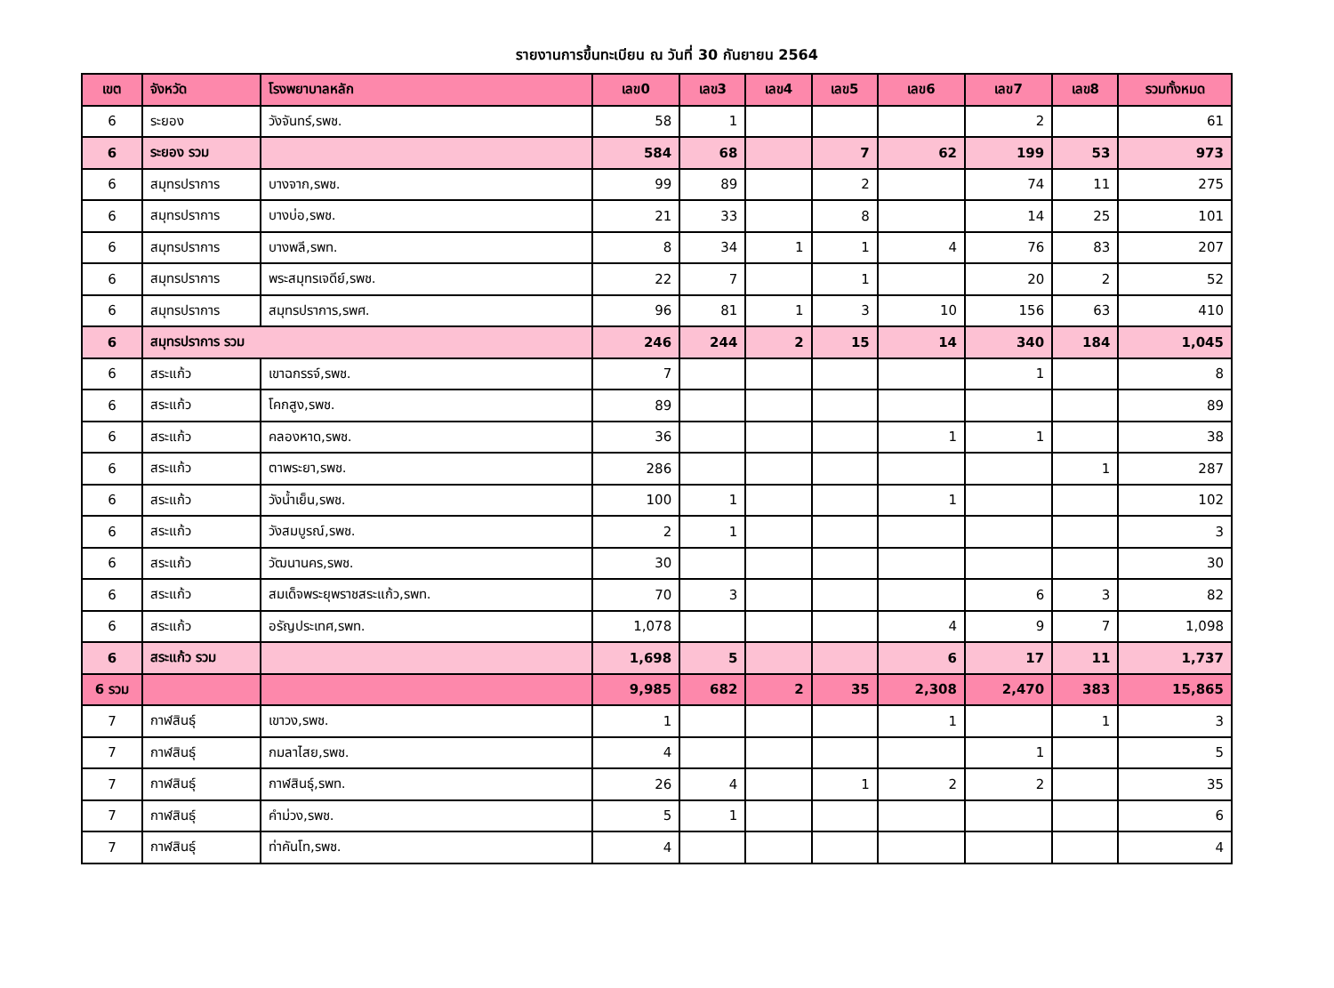รายงานการขึ้นทะเบียน ณ วันที่ 30 กันยายน 2564
| เขต | จังหวัด | โรงพยาบาลหลัก | เลข0 | เลข3 | เลข4 | เลข5 | เลข6 | เลข7 | เลข8 | รวมทั้งหมด |
| --- | --- | --- | --- | --- | --- | --- | --- | --- | --- | --- |
| 6 | ระยอง | วังจันทร์,รพช. | 58 | 1 | | | | 2 | | 61 |
| 6 | ระยอง รวม | | 584 | 68 | | 7 | 62 | 199 | 53 | 973 |
| 6 | สมุทรปราการ | บางจาก,รพช. | 99 | 89 | | 2 | | 74 | 11 | 275 |
| 6 | สมุทรปราการ | บางบ่อ,รพช. | 21 | 33 | | 8 | | 14 | 25 | 101 |
| 6 | สมุทรปราการ | บางพลี,รพท. | 8 | 34 | 1 | 1 | 4 | 76 | 83 | 207 |
| 6 | สมุทรปราการ | พระสมุทรเจดีย์,รพช. | 22 | 7 | | 1 | | 20 | 2 | 52 |
| 6 | สมุทรปราการ | สมุทรปราการ,รพศ. | 96 | 81 | 1 | 3 | 10 | 156 | 63 | 410 |
| 6 | สมุทรปราการ รวม | | 246 | 244 | 2 | 15 | 14 | 340 | 184 | 1,045 |
| 6 | สระแก้ว | เขาฉกรรจ์,รพช. | 7 | | | | | 1 | | 8 |
| 6 | สระแก้ว | โคกสูง,รพช. | 89 | | | | | | | 89 |
| 6 | สระแก้ว | คลองหาด,รพช. | 36 | | | | 1 | 1 | | 38 |
| 6 | สระแก้ว | ตาพระยา,รพช. | 286 | | | | | | 1 | 287 |
| 6 | สระแก้ว | วังน้ำเย็น,รพช. | 100 | 1 | | | 1 | | | 102 |
| 6 | สระแก้ว | วังสมบูรณ์,รพช. | 2 | 1 | | | | | | 3 |
| 6 | สระแก้ว | วัฒนานคร,รพช. | 30 | | | | | | | 30 |
| 6 | สระแก้ว | สมเด็จพระยุพราชสระแก้ว,รพท. | 70 | 3 | | | | 6 | 3 | 82 |
| 6 | สระแก้ว | อรัญประเทศ,รพท. | 1,078 | | | | 4 | 9 | 7 | 1,098 |
| 6 | สระแก้ว รวม | | 1,698 | 5 | | | 6 | 17 | 11 | 1,737 |
| 6 รวม | | | 9,985 | 682 | 2 | 35 | 2,308 | 2,470 | 383 | 15,865 |
| 7 | กาฬสินธุ์ | เขาวง,รพช. | 1 | | | | 1 | | 1 | 3 |
| 7 | กาฬสินธุ์ | กมลาไสย,รพช. | 4 | | | | | 1 | | 5 |
| 7 | กาฬสินธุ์ | กาฬสินธุ์,รพท. | 26 | 4 | | 1 | 2 | 2 | | 35 |
| 7 | กาฬสินธุ์ | คำม่วง,รพช. | 5 | 1 | | | | | | 6 |
| 7 | กาฬสินธุ์ | ท่าคันโท,รพช. | 4 | | | | | | | 4 |